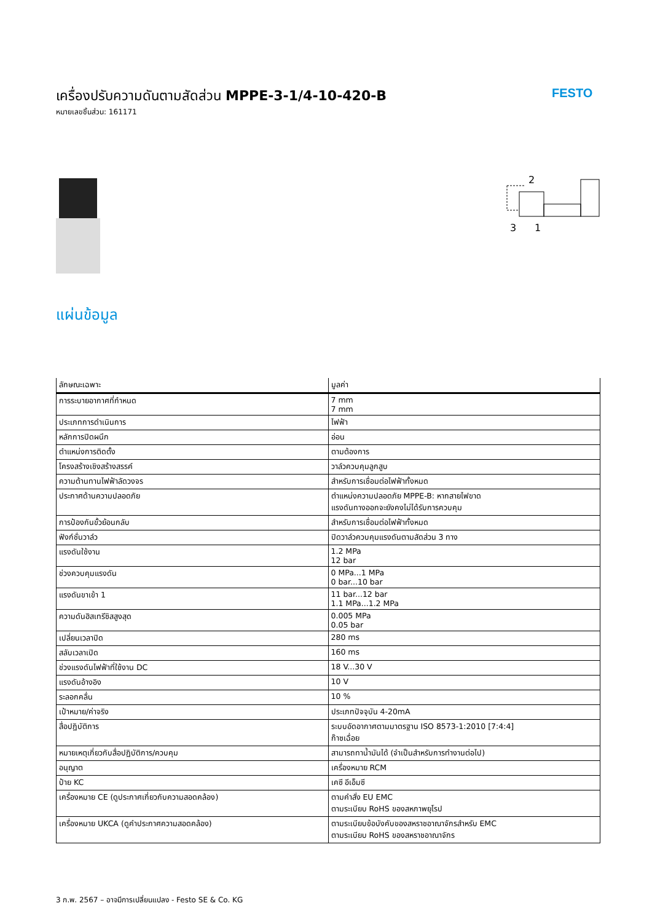เครื่องปรับความดันตามสัดส่วน MPPE-3-1/4-10-420-B
หมายเลขชิ้นส่วน: 161171
FESTO
2
3
1
แผ่นข้อมูล
| ลักษณะเฉพาะ | มูลค่า |
| --- | --- |
| การระบายอากาศที่กำหนด | 7 mm 7 mm |
| ประเภทการดำเนินการ | ไฟฟ้า |
| หลักการปิดผนึก | อ่อน |
| ตำแหน่งการติดตั้ง | ตามต้องการ |
| โครงสร้างเชิงสร้างสรรค์ | วาล์วควบคุมลูกสูบ |
| ความต้านทานไฟฟ้าลัดวงจร | สำหรับการเชื่อมต่อไฟฟ้าทั้งหมด |
| ประกาศด้านความปลอดภัย | ตำแหน่งความปลอดภัย MPPE-B: หากสายไฟขาด แรงดันทางออกจะยังคงไม่ได้รับการควบคุม |
| การป้องกันขั้วย้อนกลับ | สำหรับการเชื่อมต่อไฟฟ้าทั้งหมด |
| ฟังก์ชั่นวาล์ว | ปิดวาล์วควบคุมแรงดันตามสัดส่วน 3 ทาง |
| แรงดันใช้งาน | 1.2 MPa 12 bar |
| ช่วงควบคุมแรงดัน | 0 MPa...1 MPa 0 bar...10 bar |
| แรงดันขาเข้า 1 | 11 bar...12 bar 1.1 MPa...1.2 MPa |
| ความดันฮิสเทรีซิสสูงสุด | 0.005 MPa 0.05 bar |
| เปลี่ยนเวลาปิด | 280 ms |
| สลับเวลาเปิด | 160 ms |
| ช่วงแรงดันไฟฟ้าที่ใช้งาน DC | 18 V...30 V |
| แรงดันอ้างอิง | 10 V |
| ระลอกคลื่น | 10 % |
| เป้าหมาย/ค่าจริง | ประเภทปัจจุบัน 4-20mA |
| สื่อปฏิบัติการ | ระบบอัดอากาศตามมาตรฐาน ISO 8573-1:2010 [7:4:4] ก๊าซเฉื่อย |
| หมายเหตุเกี่ยวกับสื่อปฏิบัติการ/ควบคุม | สามารถทาน้ำมันได้ (จำเป็นสำหรับการทำงานต่อไป) |
| อนุญาต | เครื่องหมาย RCM |
| ป้าย KC | เคซี อีเอ็มซี |
| เครื่องหมาย CE (ดูประกาศเกี่ยวกับความสอดคล้อง) | ตามคำสั่ง EU EMC ตามระเบียบ RoHS ของสหภาพยุโรป |
| เครื่องหมาย UKCA (ดูคำประกาศความสอดคล้อง) | ตามระเบียบข้อบังคับของสหราชอาณาจักรสำหรับ EMC ตามระเบียบ RoHS ของสหราชอาณาจักร |
3 ก.พ. 2567 – อาจมีการเปลี่ยนแปลง - Festo SE & Co. KG